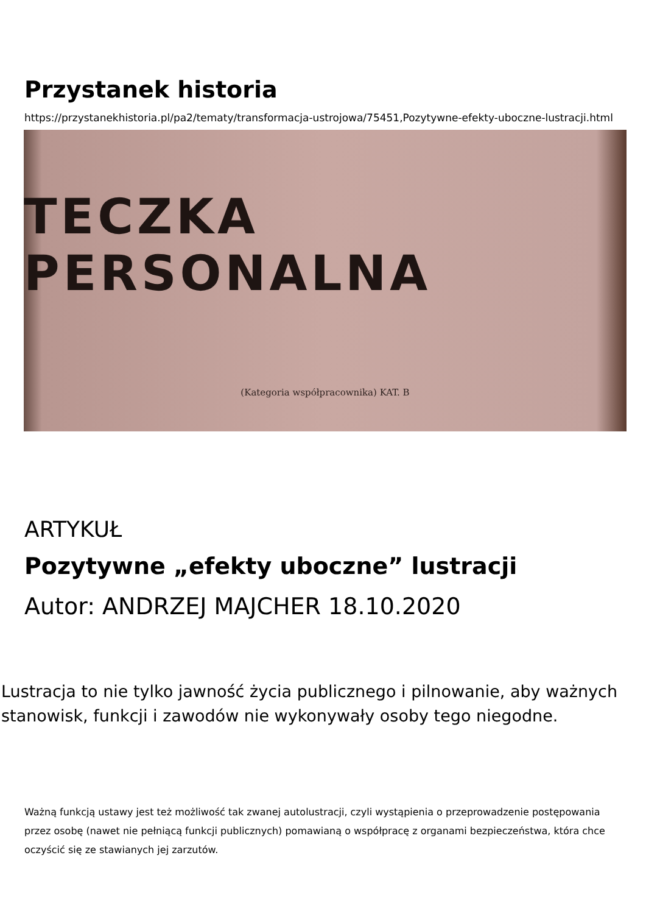Przystanek historia
https://przystanekhistoria.pl/pa2/tematy/transformacja-ustrojowa/75451,Pozytywne-efekty-uboczne-lustracji.html
TECZKA PERSONALNA
(Kategoria współpracownika) KAT. B
ARTYKUŁ
Pozytywne „efekty uboczne” lustracji
Autor: ANDRZEJ MAJCHER 18.10.2020
Lustracja to nie tylko jawność życia publicznego i pilnowanie, aby ważnych stanowisk, funkcji i zawodów nie wykonywały osoby tego niegodne.
Ważną funkcją ustawy jest też możliwość tak zwanej autolustracji, czyli wystąpienia o przeprowadzenie postępowania przez osobę (nawet nie pełniącą funkcji publicznych) pomawianą o współpracę z organami bezpieczeństwa, która chce oczyścić się ze stawianych jej zarzutów.